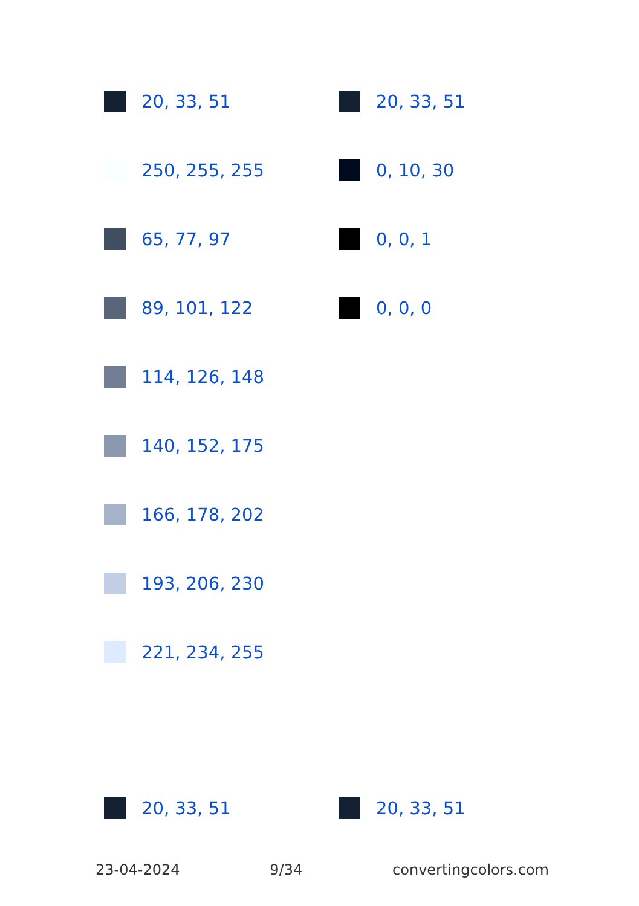20, 33, 51
250, 255, 255
65, 77, 97
89, 101, 122
114, 126, 148
140, 152, 175
166, 178, 202
193, 206, 230
221, 234, 255
20, 33, 51
0, 10, 30
0, 0, 1
0, 0, 0
20, 33, 51 20, 33, 51
23-04-2024 9/34 convertingcolors.com